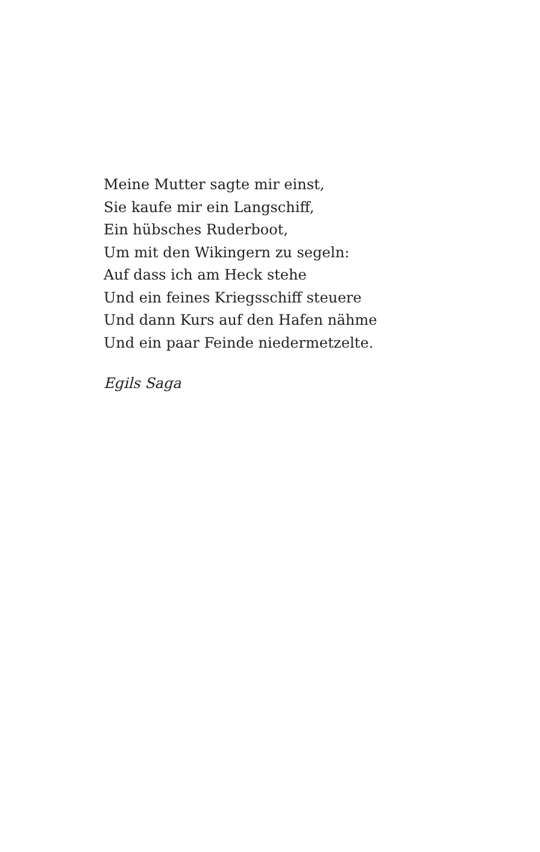Meine Mutter sagte mir einst,
Sie kaufe mir ein Langschiff,
Ein hübsches Ruderboot,
Um mit den Wikingern zu segeln:
Auf dass ich am Heck stehe
Und ein feines Kriegsschiff steuere
Und dann Kurs auf den Hafen nähme
Und ein paar Feinde niedermetzelte.
Egils Saga